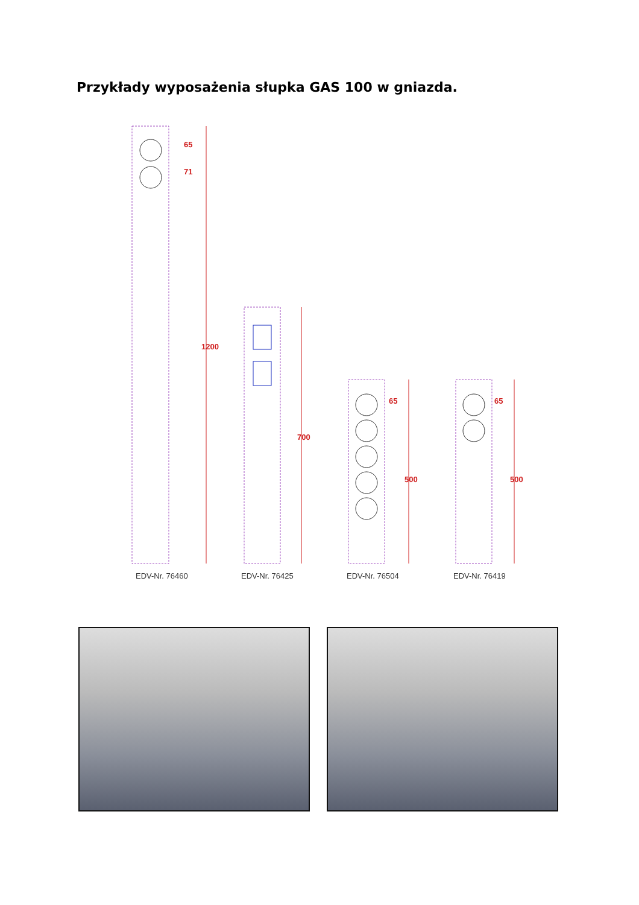Przykłady wyposażenia słupka GAS 100 w gniazda.
65
71
1200
700
65
500
65
500
EDV-Nr. 76460
EDV-Nr. 76425
EDV-Nr. 76504
EDV-Nr. 76419